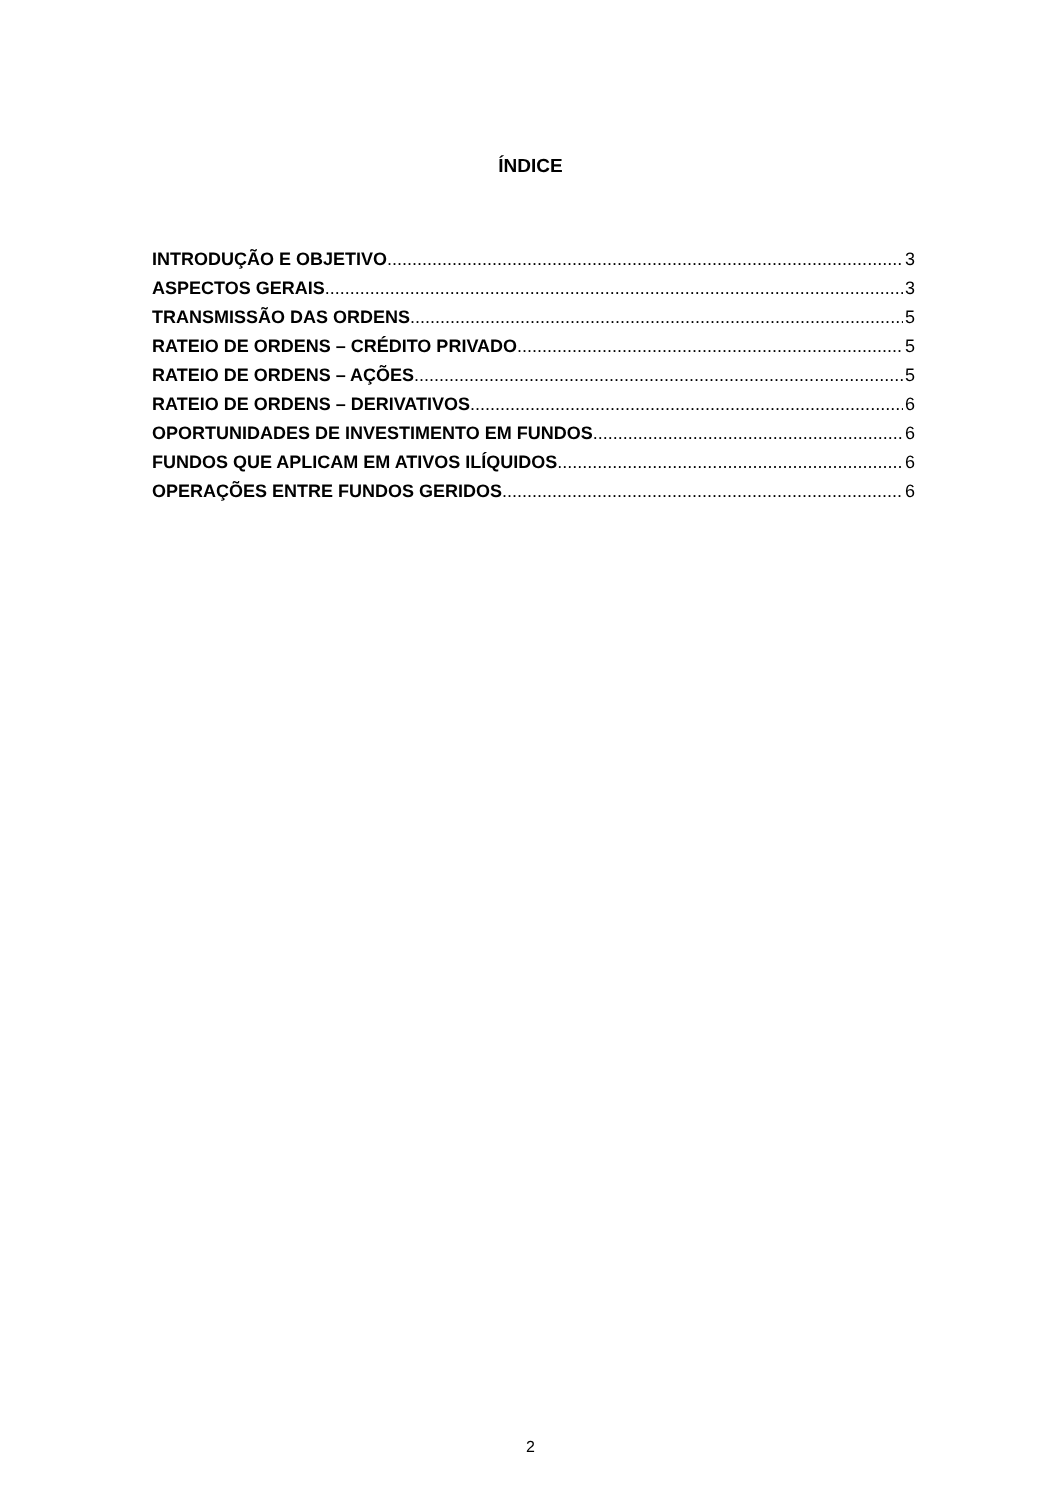ÍNDICE
INTRODUÇÃO E OBJETIVO 3
ASPECTOS GERAIS 3
TRANSMISSÃO DAS ORDENS 5
RATEIO DE ORDENS – CRÉDITO PRIVADO 5
RATEIO DE ORDENS – AÇÕES 5
RATEIO DE ORDENS – DERIVATIVOS 6
OPORTUNIDADES DE INVESTIMENTO EM FUNDOS 6
FUNDOS QUE APLICAM EM ATIVOS ILÍQUIDOS 6
OPERAÇÕES ENTRE FUNDOS GERIDOS 6
2